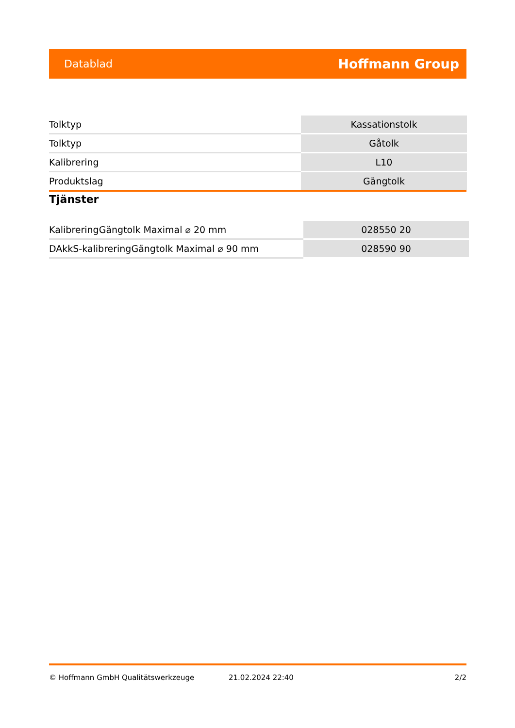Datablad Hoffmann Group
| Tolktyp | Kassationstolk |
| Tolktyp | Gåtolk |
| Kalibrering | L10 |
| Produktslag | Gängtolk |
Tjänster
| KalibreringGängtolk Maximal ⌀ 20 mm | 028550 20 |
| DAkkS-kalibreringGängtolk Maximal ⌀ 90 mm | 028590 90 |
© Hoffmann GmbH Qualitätswerkzeuge 21.02.2024 22:40 2/2